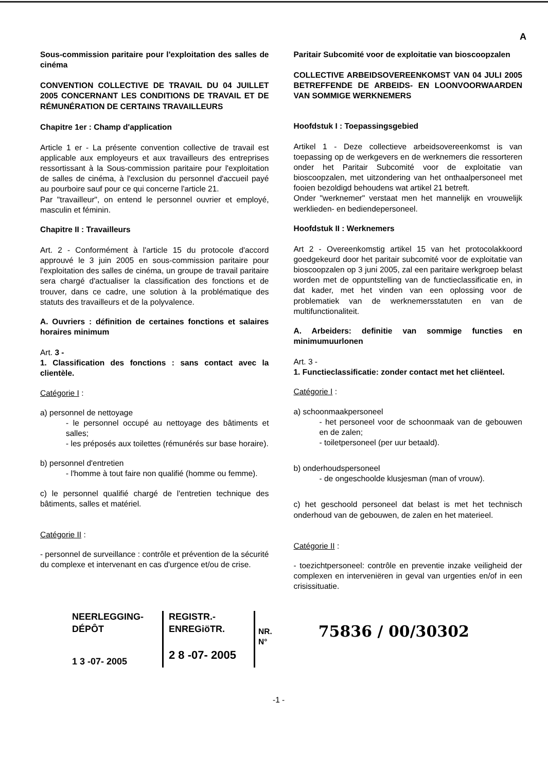A
Sous-commission paritaire pour l'exploitation des salles de cinéma
CONVENTION COLLECTIVE DE TRAVAIL DU 04 JUILLET 2005 CONCERNANT LES CONDITIONS DE TRAVAIL ET DE RÉMUNÉRATION DE CERTAINS TRAVAILLEURS
Chapitre 1er : Champ d'application
Article 1 er - La présente convention collective de travail est applicable aux employeurs et aux travailleurs des entreprises ressortissant à la Sous-commission paritaire pour l'exploitation de salles de cinéma, à l'exclusion du personnel d'accueil payé au pourboire sauf pour ce qui concerne l'article 21.
Par "travailleur", on entend le personnel ouvrier et employé, masculin et féminin.
Chapitre II : Travailleurs
Art. 2 - Conformément à l'article 15 du protocole d'accord approuvé le 3 juin 2005 en sous-commission paritaire pour l'exploitation des salles de cinéma, un groupe de travail paritaire sera chargé d'actualiser la classification des fonctions et de trouver, dans ce cadre, une solution à la problématique des statuts des travailleurs et de la polyvalence.
A. Ouvriers : définition de certaines fonctions et salaires horaires minimum
Art. 3 -
1. Classification des fonctions : sans contact avec la clientèle.
Catégorie I :
a) personnel de nettoyage
- le personnel occupé au nettoyage des bâtiments et salles;
- les préposés aux toilettes (rémunérés sur base horaire).
b) personnel d'entretien
- l'homme à tout faire non qualifié (homme ou femme).
c) le personnel qualifié chargé de l'entretien technique des bâtiments, salles et matériel.
Catégorie II :
- personnel de surveillance : contrôle et prévention de la sécurité du complexe et intervenant en cas d'urgence et/ou de crise.
Paritair Subcomité voor de exploitatie van bioscoopzalen
COLLECTIVE ARBEIDSOVEREENKOMST VAN 04 JULI 2005 BETREFFENDE DE ARBEIDS- EN LOONVOORWAARDEN VAN SOMMIGE WERKNEMERS
Hoofdstuk I : Toepassingsgebied
Artikel 1 - Deze collectieve arbeidsovereenkomst is van toepassing op de werkgevers en de werknemers die ressorteren onder het Paritair Subcomité voor de exploitatie van bioscoopzalen, met uitzondering van het onthaalpersoneel met fooien bezoldigd behoudens wat artikel 21 betreft.
Onder "werknemer" verstaat men het mannelijk en vrouwelijk werklieden- en bediendepersoneel.
Hoofdstuk II : Werknemers
Art 2 - Overeenkomstig artikel 15 van het protocolakkoord goedgekeurd door het paritair subcomité voor de exploitatie van bioscoopzalen op 3 juni 2005, zal een paritaire werkgroep belast worden met de oppuntstelling van de functieclassificatie en, in dat kader, met het vinden van een oplossing voor de problematiek van de werknemersstatuten en van de multifunctionaliteit.
A. Arbeiders: definitie van sommige functies en minimumuurlonen
Art. 3 -
1. Functieclassificatie: zonder contact met het cliënteel.
Catégorie I :
a) schoonmaakpersoneel
- het personeel voor de schoonmaak van de gebouwen en de zalen;
- toiletpersoneel (per uur betaald).
b) onderhoudspersoneel
- de ongeschoolde klusjesman (man of vrouw).
c) het geschoold personeel dat belast is met het technisch onderhoud van de gebouwen, de zalen en het materieel.
Catégorie II :
- toezichtpersoneel: contrôle en preventie inzake veiligheid der complexen en interveniëren in geval van urgenties en/of in een crisissituatie.
NEERLEGGING-DÉPÔT
1 3 -07- 2005
REGISTR.-ENREGiöTR.
2 8 -07- 2005
NR.
N°
75836 / 00/30302
-1 -